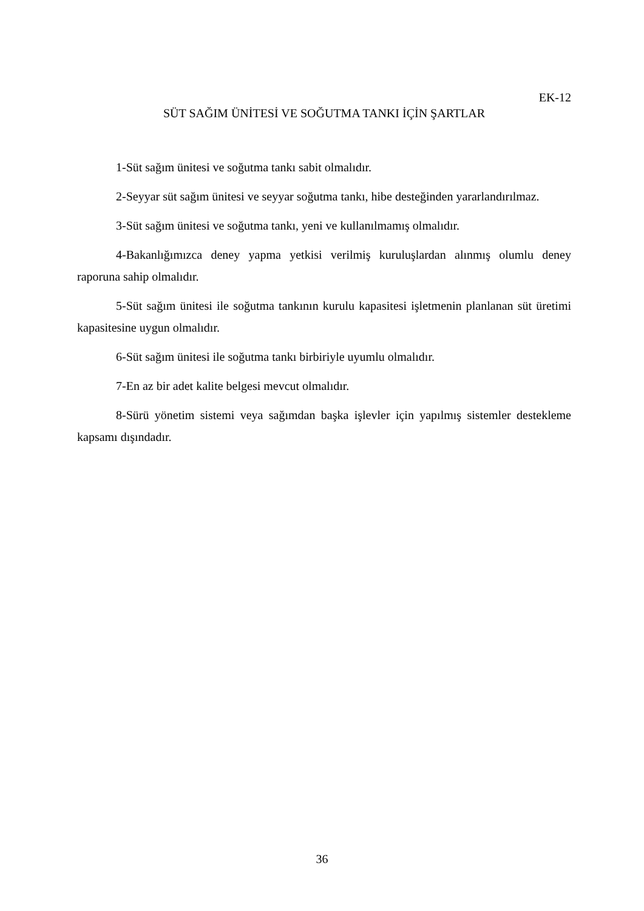EK-12
SÜT SAĞIM ÜNİTESİ VE SOĞUTMA TANKI İÇİN ŞARTLAR
1-Süt sağım ünitesi ve soğutma tankı sabit olmalıdır.
2-Seyyar süt sağım ünitesi ve seyyar soğutma tankı, hibe desteğinden yararlandırılmaz.
3-Süt sağım ünitesi ve soğutma tankı, yeni ve kullanılmamış olmalıdır.
4-Bakanlığımızca deney yapma yetkisi verilmiş kuruluşlardan alınmış olumlu deney raporuna sahip olmalıdır.
5-Süt sağım ünitesi ile soğutma tankının kurulu kapasitesi işletmenin planlanan süt üretimi kapasitesine uygun olmalıdır.
6-Süt sağım ünitesi ile soğutma tankı birbiriyle uyumlu olmalıdır.
7-En az bir adet kalite belgesi mevcut olmalıdır.
8-Sürü yönetim sistemi veya sağımdan başka işlevler için yapılmış sistemler destekleme kapsamı dışındadır.
36